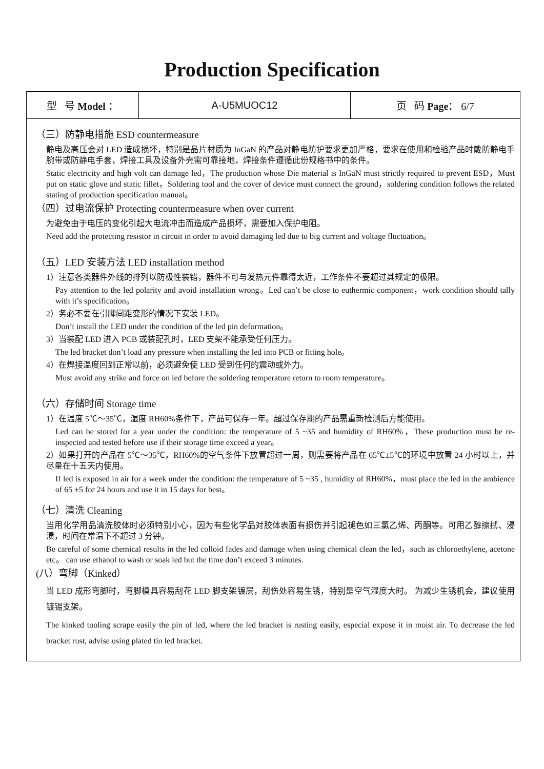Production Specification
| 型 号 Model ： | A-U5MUOC12 | 页 码 Page ： 6/7 |
（三）防静电措施 ESD countermeasure
静电及高压会对 LED 造成损坏，特别是晶片材质为 InGaN 的产品对静电防护要求更加严格，要求在使用和检验产品时戴防静电手腕带或防静电手套，焊接工具及设备外壳需可靠接地，焊接条件遵循此份规格书中的条件。
Static electricity and high volt can damage led，The production whose Die material is InGaN must strictly required to prevent ESD，Must put on static glove and static fillet，Soldering tool and the cover of device must connect the ground，soldering condition follows the related stating of production specification manual。
（四）过电流保护 Protecting countermeasure when over current
为避免由于电压的变化引起大电流冲击而造成产品损坏，需要加入保护电阻。
Need add the protecting resistor in circuit in order to avoid damaging led due to big current and voltage fluctuation。
（五）LED 安装方法 LED installation method
1）注意各类器件外线的排列以防极性装错，器件不可与发热元件靠得太近，工作条件不要超过其规定的极限。
Pay attention to the led polarity and avoid installation wrong。Led can’t be close to euthermic component，work condition should tally with it’s specification。
2）务必不要在引脚间距变形的情况下安装 LED。
Don’t install the LED under the condition of the led pin deformation。
3）当装配 LED 进入 PCB 或装配孔时，LED 支架不能承受任何压力。
The led bracket don’t load any pressure when installing the led into PCB or fitting hole。
4）在焊接温度回到正常以前，必须避免使 LED 受到任何的震动或外力。
Must avoid any strike and force on led before the soldering temperature return to room temperature。
（六）存储时间 Storage time
1）在温度 5℃～35℃，湿度 RH60%条件下，产品可保存一年。超过保存期的产品需重新检测后方能使用。
Led can be stored for a year under the condition: the temperature of 5 ~35 and humidity of RH60%，These production must be re-inspected and tested before use if their storage time exceed a year。
2）如果打开的产品在 5℃～35℃，RH60%的空气条件下放置超过一周，则需要将产品在 65℃±5℃的环境中放置 24 小时以上，并尽量在十五天内使用。
If led is exposed in air for a week under the condition: the temperature of 5 ~35 , humidity of RH60%，must place the led in the ambience of 65 ±5 for 24 hours and use it in 15 days for best。
（七）清洗 Cleaning
当用化学用品清洗胶体时必须特别小心，因为有些化学品对胶体表面有损伤并引起褪色如三氯乙烯、丙酮等。可用乙醇擦拭、浸渍，时间在常温下不超过 3 分钟。
Be careful of some chemical results in the led colloid fades and damage when using chemical clean the led，such as chloroethylene, acetone etc。 can use ethanol to wash or soak led but the time don’t exceed 3 minutes.
(八）弯脚（Kinked）
当 LED 成形弯脚时，弯脚模具容易刮花 LED 脚支架镀层，刮伤处容易生锈，特别是空气湿度大时。 为减少生锈机会，建议使用镀锡支架。
The kinked tooling scrape easily the pin of led, where the led bracket is rusting easily, especial expose it in moist air. To decrease the led bracket rust, advise using plated tin led bracket.